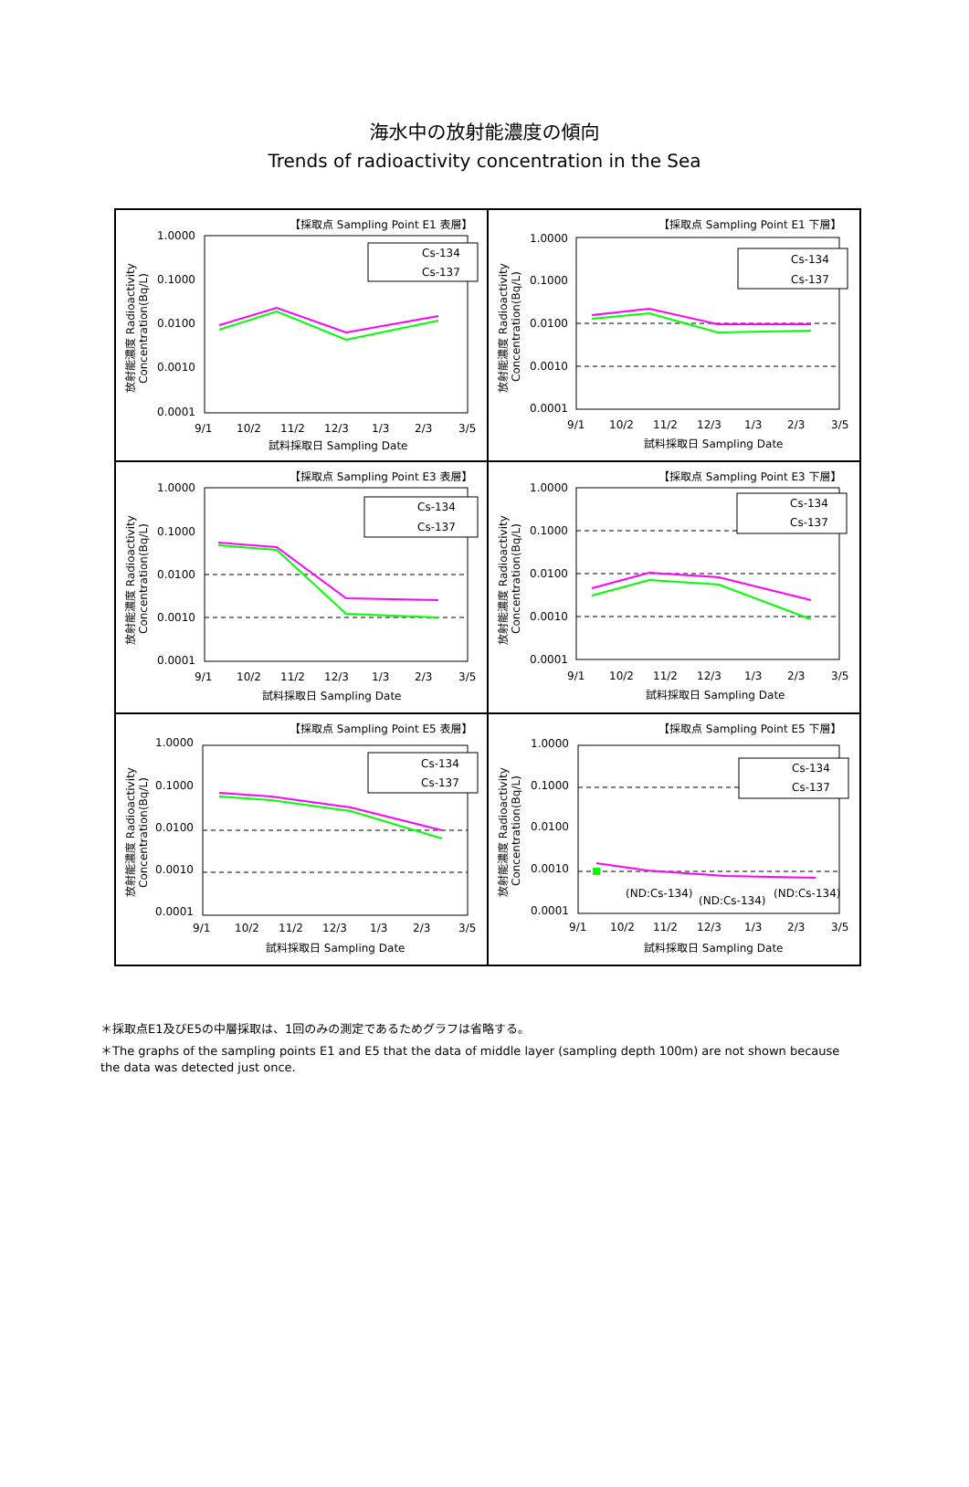海水中の放射能濃度の傾向
Trends of radioactivity concentration in the Sea
【採取点 Sampling Point E1 表層】
1.0000
0.1000
0.0100
0.0010
0.0001
9/1
10/2
11/2
12/3
1/3
2/3
3/5
試料採取日 Sampling Date
放射能濃度 Radioactivity
Concentration(Bq/L)
Cs-134
Cs-137
【採取点 Sampling Point E1 下層】
1.0000
0.1000
0.0100
0.0010
0.0001
9/1
10/2
11/2
12/3
1/3
2/3
3/5
試料採取日 Sampling Date
放射能濃度 Radioactivity
Concentration(Bq/L)
Cs-134
Cs-137
【採取点 Sampling Point E3 表層】
1.0000
0.1000
0.0100
0.0010
0.0001
9/1
10/2
11/2
12/3
1/3
2/3
3/5
試料採取日 Sampling Date
放射能濃度 Radioactivity
Concentration(Bq/L)
Cs-134
Cs-137
【採取点 Sampling Point E3 下層】
1.0000
0.1000
0.0100
0.0010
0.0001
9/1
10/2
11/2
12/3
1/3
2/3
3/5
試料採取日 Sampling Date
放射能濃度 Radioactivity
Concentration(Bq/L)
Cs-134
Cs-137
【採取点 Sampling Point E5 表層】
1.0000
0.1000
0.0100
0.0010
0.0001
9/1
10/2
11/2
12/3
1/3
2/3
3/5
試料採取日 Sampling Date
放射能濃度 Radioactivity
Concentration(Bq/L)
Cs-134
Cs-137
【採取点 Sampling Point E5 下層】
1.0000
0.1000
0.0100
0.0010
0.0001
9/1
10/2
11/2
12/3
1/3
2/3
3/5
試料採取日 Sampling Date
放射能濃度 Radioactivity
Concentration(Bq/L)
Cs-134
Cs-137
(ND:Cs-134)
(ND:Cs-134)
(ND:Cs-134)
＊採取点E1及びE5の中層採取は、1回のみの測定であるためグラフは省略する。
＊The graphs of the sampling points E1 and E5 that the data of middle layer (sampling depth 100m) are not shown because the data was detected just once.